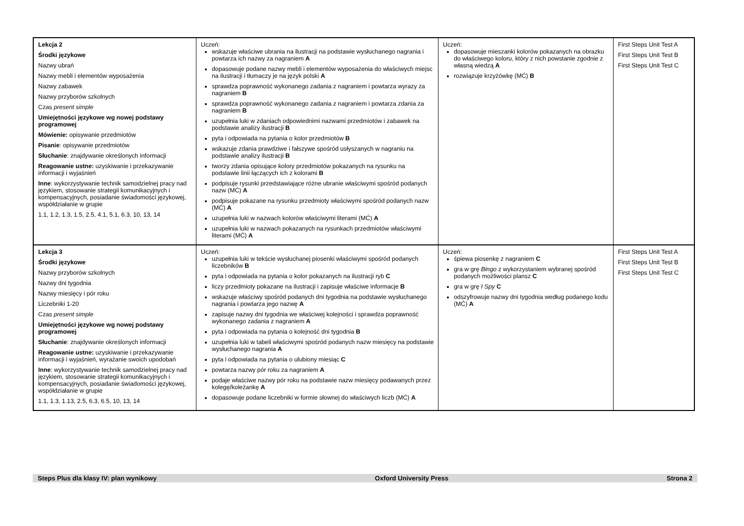| Lekcja 2 Środki językowe Nazwy ubrań Nazwy mebli i elementów wyposażenia Nazwy zabawek Nazwy przyborów szkolnych Czas present simple Umiejętności językowe wg nowej podstawy programowej Mówienie: opisywanie przedmiotów Pisanie : opisywanie przedmiotów Słuchanie : znajdywanie określonych informacji Reagowanie ustne: uzyskiwanie i przekazywanie informacji i wyjaśnień Inne : wykorzystywanie technik samodzielnej pracy nad językiem, stosowanie strategii komunikacyjnych i kompensacyjnych, posiadanie świadomości językowej, współdziałanie w grupie 1.1, 1.2, 1.3, 1.5, 2.5, 4.1, 5.1, 6.3, 10, 13, 14 | Uczeń: wskazuje właściwe ubrania na ilustracji na podstawie wysłuchanego nagrania i powtarza ich nazwy za nagraniem A dopasowuje podane nazwy mebli i elementów wyposażenia do właściwych miejsc na ilustracji i tłumaczy je na język polski A sprawdza poprawność wykonanego zadania z nagraniem i powtarza wyrazy za nagraniem B sprawdza poprawność wykonanego zadania z nagraniem i powtarza zdania za nagraniem B uzupełnia luki w zdaniach odpowiednimi nazwami przedmiotów i zabawek na podstawie analizy ilustracji B pyta i odpowiada na pytania o kolor przedmiotów B wskazuje zdania prawdziwe i fałszywe spośród usłyszanych w nagraniu na podstawie analizy ilustracji B tworzy zdania opisujące kolory przedmiotów pokazanych na rysunku na podstawie linii łączących ich z kolorami B podpisuje rysunki przedstawiające różne ubranie właściwymi spośród podanych nazw (MĆ) A podpisuje pokazane na rysunku przedmioty właściwymi spośród podanych nazw (MĆ) A uzupełnia luki w nazwach kolorów właściwymi literami (MĆ) A uzupełnia luki w nazwach pokazanych na rysunkach przedmiotów właściwymi literami (MĆ) A | Uczeń: dopasowuje mieszanki kolorów pokazanych na obrazku do właściwego koloru, który z nich powstanie zgodnie z własną wiedzą A rozwiązuje krzyżówkę (MĆ) B | First Steps Unit Test A First Steps Unit Test B First Steps Unit Test C |
| Lekcja 3 Środki językowe Nazwy przyborów szkolnych Nazwy dni tygodnia Nazwy miesięcy i pór roku Liczebniki 1-20 Czas present simple Umiejętności językowe wg nowej podstawy programowej Słuchanie : znajdywanie określonych informacji Reagowanie ustne: uzyskiwanie i przekazywanie informacji i wyjaśnień, wyrażanie swoich upodobań Inne : wykorzystywanie technik samodzielnej pracy nad językiem, stosowanie strategii komunikacyjnych i kompensacyjnych, posiadanie świadomości językowej, współdziałanie w grupie 1.1, 1.3, 1.13, 2.5, 6.3, 6.5, 10, 13, 14 | Uczeń: uzupełnia luki w tekście wysłuchanej piosenki właściwymi spośród podanych liczebników B pyta i odpowiada na pytania o kolor pokazanych na ilustracji ryb C liczy przedmioty pokazane na ilustracji i zapisuje właściwe informacje B wskazuje właściwy spośród podanych dni tygodnia na podstawie wysłuchanego nagrania i powtarza jego nazwę A zapisuje nazwy dni tygodnia we właściwej kolejności i sprawdza poprawność wykonanego zadania z nagraniem A pyta i odpowiada na pytania o kolejność dni tygodnia B uzupełnia luki w tabeli właściwymi spośród podanych nazw miesięcy na podstawie wysłuchanego nagrania A pyta i odpowiada na pytania o ulubiony miesiąc C powtarza nazwy pór roku za nagraniem A podaje właściwe nazwy pór roku na podstawie nazw miesięcy podawanych przez kolegę/koleżankę A dopasowuje podane liczebniki w formie słownej do właściwych liczb (MĆ) A | Uczeń: śpiewa piosenkę z nagraniem C gra w grę Bingo z wykorzystaniem wybranej spośród podanych możliwości plansz C gra w grę I Spy C odszyfrowuje nazwy dni tygodnia według podanego kodu (MĆ) A | First Steps Unit Test A First Steps Unit Test B First Steps Unit Test C |
Steps Plus dla klasy IV: plan wynikowy Oxford University Press Strona 2